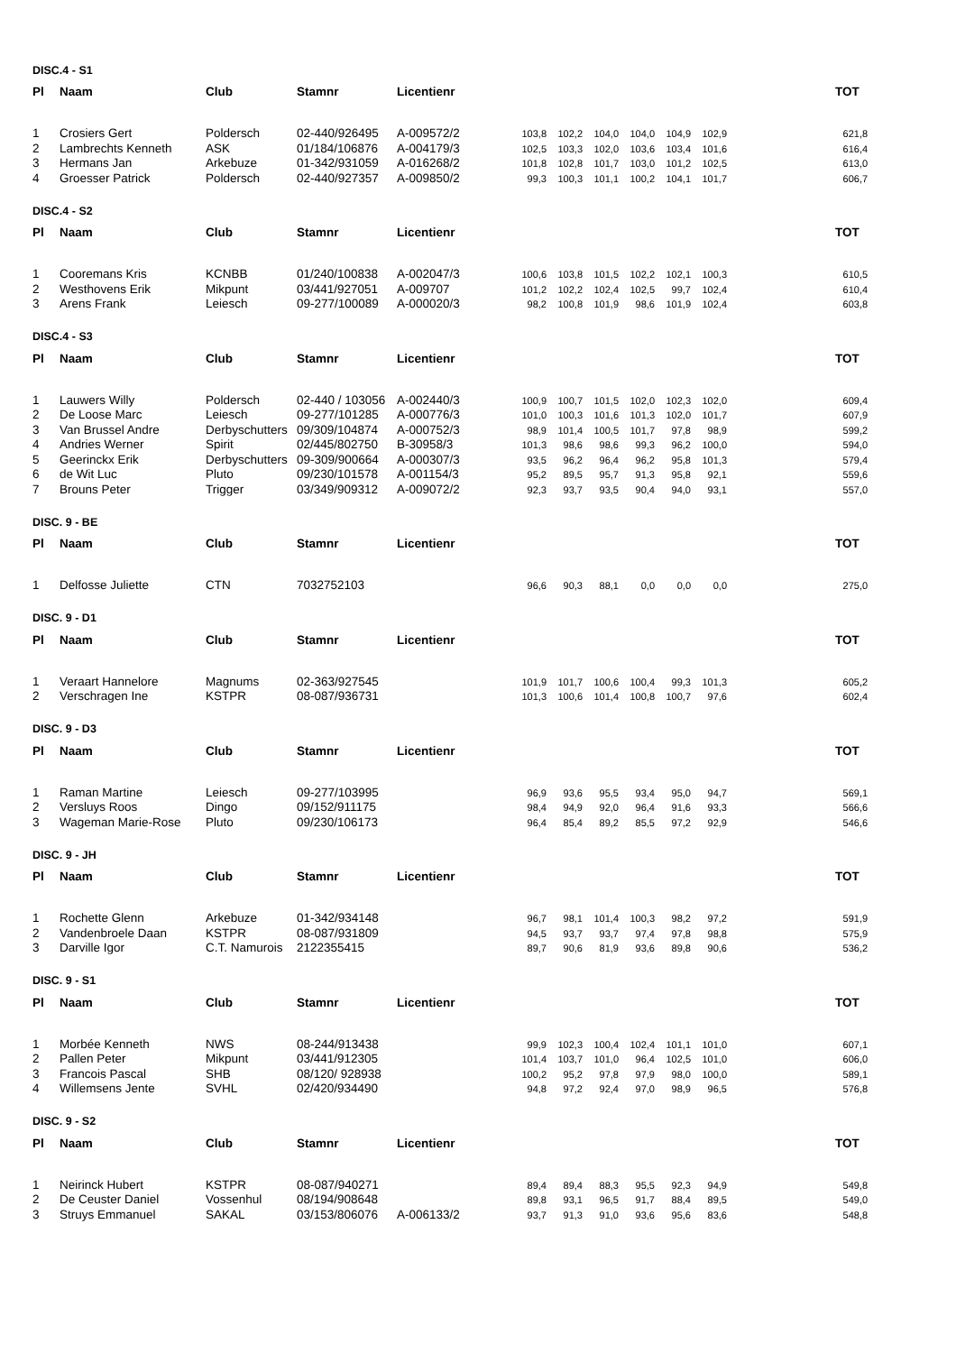| DISC.4 - S1 | | | | | | | | | | | | |
| Pl | Naam | Club | Stamnr | Licentienr | | | | | | | | TOT |
| 1 | Crosiers Gert | Poldersch | 02-440/926495 | A-009572/2 | 103,8 | 102,2 | 104,0 | 104,0 | 104,9 | 102,9 | | 621,8 |
| 2 | Lambrechts Kenneth | ASK | 01/184/106876 | A-004179/3 | 102,5 | 103,3 | 102,0 | 103,6 | 103,4 | 101,6 | | 616,4 |
| 3 | Hermans Jan | Arkebuze | 01-342/931059 | A-016268/2 | 101,8 | 102,8 | 101,7 | 103,0 | 101,2 | 102,5 | | 613,0 |
| 4 | Groesser Patrick | Poldersch | 02-440/927357 | A-009850/2 | 99,3 | 100,3 | 101,1 | 100,2 | 104,1 | 101,7 | | 606,7 |
| DISC.4 - S2 | | | | | | | | | | | | |
| Pl | Naam | Club | Stamnr | Licentienr | | | | | | | | TOT |
| 1 | Cooremans Kris | KCNBB | 01/240/100838 | A-002047/3 | 100,6 | 103,8 | 101,5 | 102,2 | 102,1 | 100,3 | | 610,5 |
| 2 | Westhovens Erik | Mikpunt | 03/441/927051 | A-009707 | 101,2 | 102,2 | 102,4 | 102,5 | 99,7 | 102,4 | | 610,4 |
| 3 | Arens Frank | Leiesch | 09-277/100089 | A-000020/3 | 98,2 | 100,8 | 101,9 | 98,6 | 101,9 | 102,4 | | 603,8 |
| DISC.4 - S3 | | | | | | | | | | | | |
| Pl | Naam | Club | Stamnr | Licentienr | | | | | | | | TOT |
| 1 | Lauwers Willy | Poldersch | 02-440 / 103056 | A-002440/3 | 100,9 | 100,7 | 101,5 | 102,0 | 102,3 | 102,0 | | 609,4 |
| 2 | De Loose Marc | Leiesch | 09-277/101285 | A-000776/3 | 101,0 | 100,3 | 101,6 | 101,3 | 102,0 | 101,7 | | 607,9 |
| 3 | Van Brussel Andre | Derbyschutters | 09/309/104874 | A-000752/3 | 98,9 | 101,4 | 100,5 | 101,7 | 97,8 | 98,9 | | 599,2 |
| 4 | Andries Werner | Spirit | 02/445/802750 | B-30958/3 | 101,3 | 98,6 | 98,6 | 99,3 | 96,2 | 100,0 | | 594,0 |
| 5 | Geerinckx Erik | Derbyschutters | 09-309/900664 | A-000307/3 | 93,5 | 96,2 | 96,4 | 96,2 | 95,8 | 101,3 | | 579,4 |
| 6 | de Wit Luc | Pluto | 09/230/101578 | A-001154/3 | 95,2 | 89,5 | 95,7 | 91,3 | 95,8 | 92,1 | | 559,6 |
| 7 | Brouns Peter | Trigger | 03/349/909312 | A-009072/2 | 92,3 | 93,7 | 93,5 | 90,4 | 94,0 | 93,1 | | 557,0 |
| DISC. 9 - BE | | | | | | | | | | | | |
| Pl | Naam | Club | Stamnr | Licentienr | | | | | | | | TOT |
| 1 | Delfosse Juliette | CTN | 7032752103 | | 96,6 | 90,3 | 88,1 | 0,0 | 0,0 | 0,0 | | 275,0 |
| DISC. 9 - D1 | | | | | | | | | | | | |
| Pl | Naam | Club | Stamnr | Licentienr | | | | | | | | TOT |
| 1 | Veraart Hannelore | Magnums | 02-363/927545 | | 101,9 | 101,7 | 100,6 | 100,4 | 99,3 | 101,3 | | 605,2 |
| 2 | Verschragen Ine | KSTPR | 08-087/936731 | | 101,3 | 100,6 | 101,4 | 100,8 | 100,7 | 97,6 | | 602,4 |
| DISC. 9 - D3 | | | | | | | | | | | | |
| Pl | Naam | Club | Stamnr | Licentienr | | | | | | | | TOT |
| 1 | Raman Martine | Leiesch | 09-277/103995 | | 96,9 | 93,6 | 95,5 | 93,4 | 95,0 | 94,7 | | 569,1 |
| 2 | Versluys Roos | Dingo | 09/152/911175 | | 98,4 | 94,9 | 92,0 | 96,4 | 91,6 | 93,3 | | 566,6 |
| 3 | Wageman Marie-Rose | Pluto | 09/230/106173 | | 96,4 | 85,4 | 89,2 | 85,5 | 97,2 | 92,9 | | 546,6 |
| DISC. 9 - JH | | | | | | | | | | | | |
| Pl | Naam | Club | Stamnr | Licentienr | | | | | | | | TOT |
| 1 | Rochette Glenn | Arkebuze | 01-342/934148 | | 96,7 | 98,1 | 101,4 | 100,3 | 98,2 | 97,2 | | 591,9 |
| 2 | Vandenbroele Daan | KSTPR | 08-087/931809 | | 94,5 | 93,7 | 93,7 | 97,4 | 97,8 | 98,8 | | 575,9 |
| 3 | Darville Igor | C.T. Namurois | 2122355415 | | 89,7 | 90,6 | 81,9 | 93,6 | 89,8 | 90,6 | | 536,2 |
| DISC. 9 - S1 | | | | | | | | | | | | |
| Pl | Naam | Club | Stamnr | Licentienr | | | | | | | | TOT |
| 1 | Morbée Kenneth | NWS | 08-244/913438 | | 99,9 | 102,3 | 100,4 | 102,4 | 101,1 | 101,0 | | 607,1 |
| 2 | Pallen Peter | Mikpunt | 03/441/912305 | | 101,4 | 103,7 | 101,0 | 96,4 | 102,5 | 101,0 | | 606,0 |
| 3 | Francois Pascal | SHB | 08/120/ 928938 | | 100,2 | 95,2 | 97,8 | 97,9 | 98,0 | 100,0 | | 589,1 |
| 4 | Willemsens Jente | SVHL | 02/420/934490 | | 94,8 | 97,2 | 92,4 | 97,0 | 98,9 | 96,5 | | 576,8 |
| DISC. 9 - S2 | | | | | | | | | | | | |
| Pl | Naam | Club | Stamnr | Licentienr | | | | | | | | TOT |
| 1 | Neirinck Hubert | KSTPR | 08-087/940271 | | 89,4 | 89,4 | 88,3 | 95,5 | 92,3 | 94,9 | | 549,8 |
| 2 | De Ceuster Daniel | Vossenhul | 08/194/908648 | | 89,8 | 93,1 | 96,5 | 91,7 | 88,4 | 89,5 | | 549,0 |
| 3 | Struys Emmanuel | SAKAL | 03/153/806076 | A-006133/2 | 93,7 | 91,3 | 91,0 | 93,6 | 95,6 | 83,6 | | 548,8 |